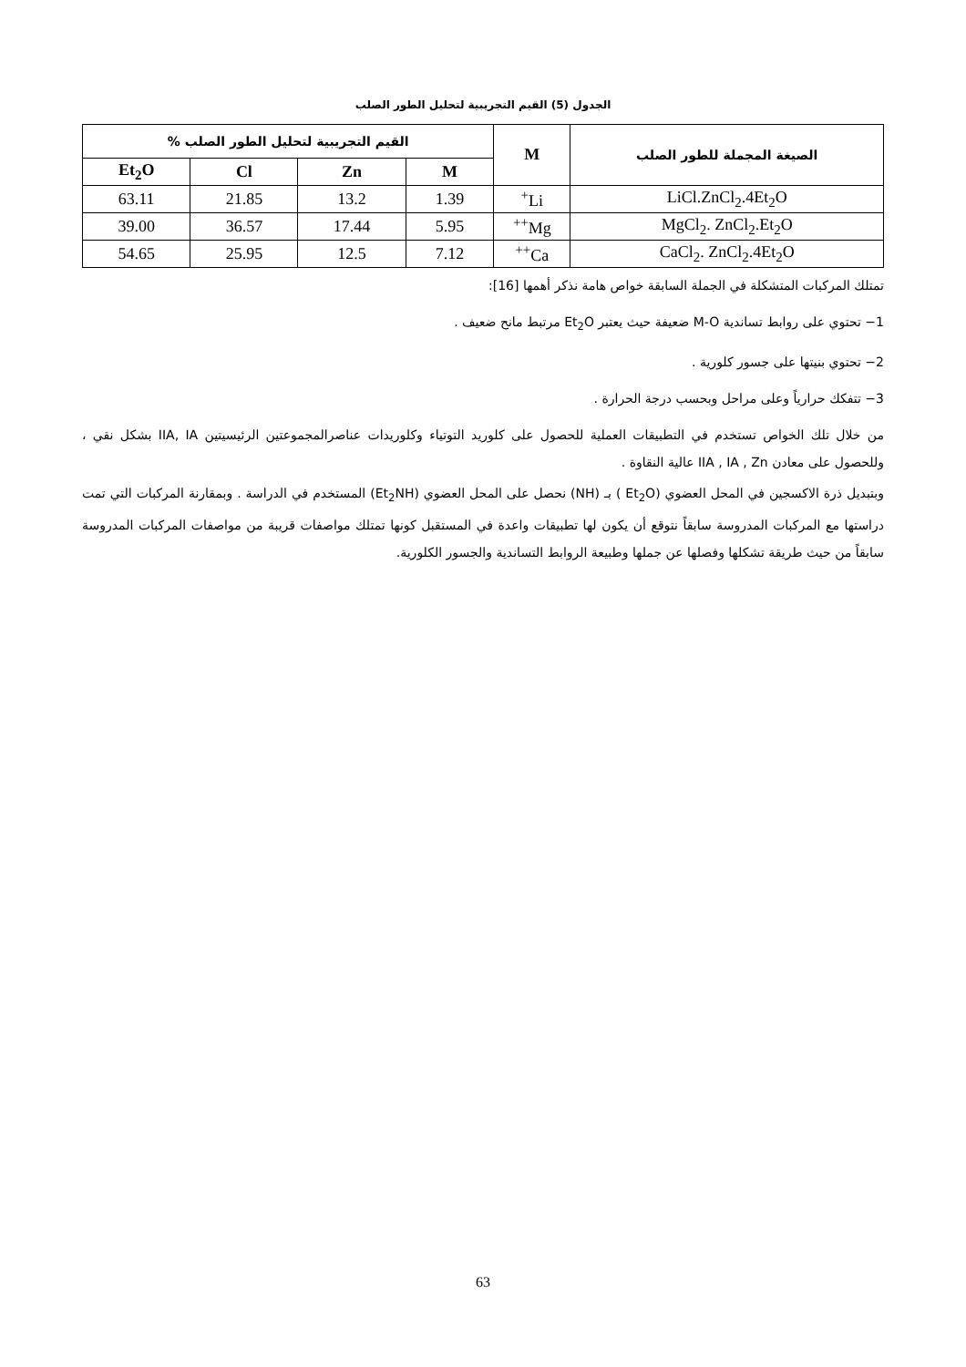الجدول (5) القيم التجريبية لتحليل الطور الصلب
| الصيغة المجملة للطور الصلب | M | القيم التجريبية لتحليل الطور الصلب % | | | |
| --- | --- | --- | --- | --- | --- |
| | | M | Zn | Cl | Et<sub>2</sub>O |
| LiCl.ZnCl<sub>2</sub>.4Et<sub>2</sub>O | Li<sup>+</sup> | 1.39 | 13.2 | 21.85 | 63.11 |
| MgCl<sub>2</sub>. ZnCl<sub>2</sub>.Et<sub>2</sub>O | Mg<sup>++</sup> | 5.95 | 17.44 | 36.57 | 39.00 |
| CaCl<sub>2</sub>. ZnCl<sub>2</sub>.4Et<sub>2</sub>O | Ca<sup>++</sup> | 7.12 | 12.5 | 25.95 | 54.65 |
تمتلك المركبات المتشكلة في الجملة السابقة خواص هامة نذكر أهمها [16]:
1− تحتوي على روابط تساندية M-O ضعيفة حيث يعتبر Et<sub>2</sub>O مرتبط مانح ضعيف .
2− تحتوي بنيتها على جسور كلورية .
3− تتفكك حرارياً وعلى مراحل وبحسب درجة الحرارة .
من خلال تلك الخواص تستخدم في التطبيقات العملية للحصول على كلوريد التوتياء وكلوريدات عناصرالمجموعتين الرئيسيتين IIA, IA بشكل نقي ، وللحصول على معادن IIA , IA , Zn عالية النقاوة .
وبتبديل ذرة الاكسجين في المحل العضوي (Et<sub>2</sub>O ) بـ (NH) نحصل على المحل العضوي (Et<sub>2</sub>NH) المستخدم في الدراسة . وبمقارنة المركبات التي تمت دراستها مع المركبات المدروسة سابقاً نتوقع أن يكون لها تطبيقات واعدة في المستقبل كونها تمتلك مواصفات قريبة من مواصفات المركبات المدروسة سابقاً من حيث طريقة تشكلها وفصلها عن جملها وطبيعة الروابط التساندية والجسور الكلورية.
63